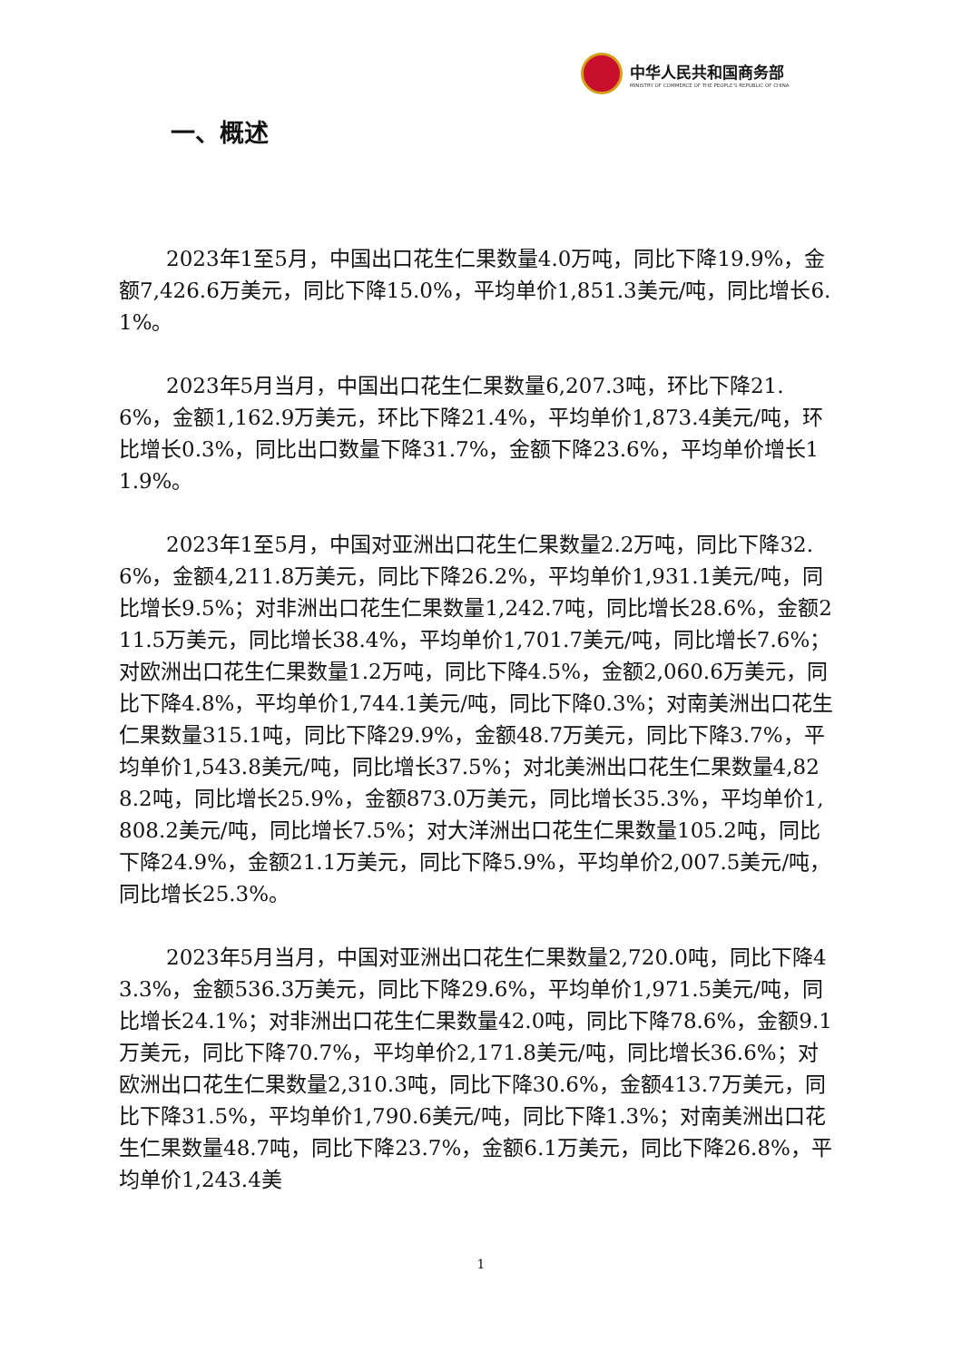中华人民共和国商务部
MINISTRY OF COMMERCE OF THE PEOPLE'S REPUBLIC OF CHINA
一、概述
2023年1至5月，中国出口花生仁果数量4.0万吨，同比下降19.9%，金额7,426.6万美元，同比下降15.0%，平均单价1,851.3美元/吨，同比增长6.1%。
2023年5月当月，中国出口花生仁果数量6,207.3吨，环比下降21.6%，金额1,162.9万美元，环比下降21.4%，平均单价1,873.4美元/吨，环比增长0.3%，同比出口数量下降31.7%，金额下降23.6%，平均单价增长11.9%。
2023年1至5月，中国对亚洲出口花生仁果数量2.2万吨，同比下降32.6%，金额4,211.8万美元，同比下降26.2%，平均单价1,931.1美元/吨，同比增长9.5%；对非洲出口花生仁果数量1,242.7吨，同比增长28.6%，金额211.5万美元，同比增长38.4%，平均单价1,701.7美元/吨，同比增长7.6%；对欧洲出口花生仁果数量1.2万吨，同比下降4.5%，金额2,060.6万美元，同比下降4.8%，平均单价1,744.1美元/吨，同比下降0.3%；对南美洲出口花生仁果数量315.1吨，同比下降29.9%，金额48.7万美元，同比下降3.7%，平均单价1,543.8美元/吨，同比增长37.5%；对北美洲出口花生仁果数量4,828.2吨，同比增长25.9%，金额873.0万美元，同比增长35.3%，平均单价1,808.2美元/吨，同比增长7.5%；对大洋洲出口花生仁果数量105.2吨，同比下降24.9%，金额21.1万美元，同比下降5.9%，平均单价2,007.5美元/吨，同比增长25.3%。
2023年5月当月，中国对亚洲出口花生仁果数量2,720.0吨，同比下降43.3%，金额536.3万美元，同比下降29.6%，平均单价1,971.5美元/吨，同比增长24.1%；对非洲出口花生仁果数量42.0吨，同比下降78.6%，金额9.1万美元，同比下降70.7%，平均单价2,171.8美元/吨，同比增长36.6%；对欧洲出口花生仁果数量2,310.3吨，同比下降30.6%，金额413.7万美元，同比下降31.5%，平均单价1,790.6美元/吨，同比下降1.3%；对南美洲出口花生仁果数量48.7吨，同比下降23.7%，金额6.1万美元，同比下降26.8%，平均单价1,243.4美
1